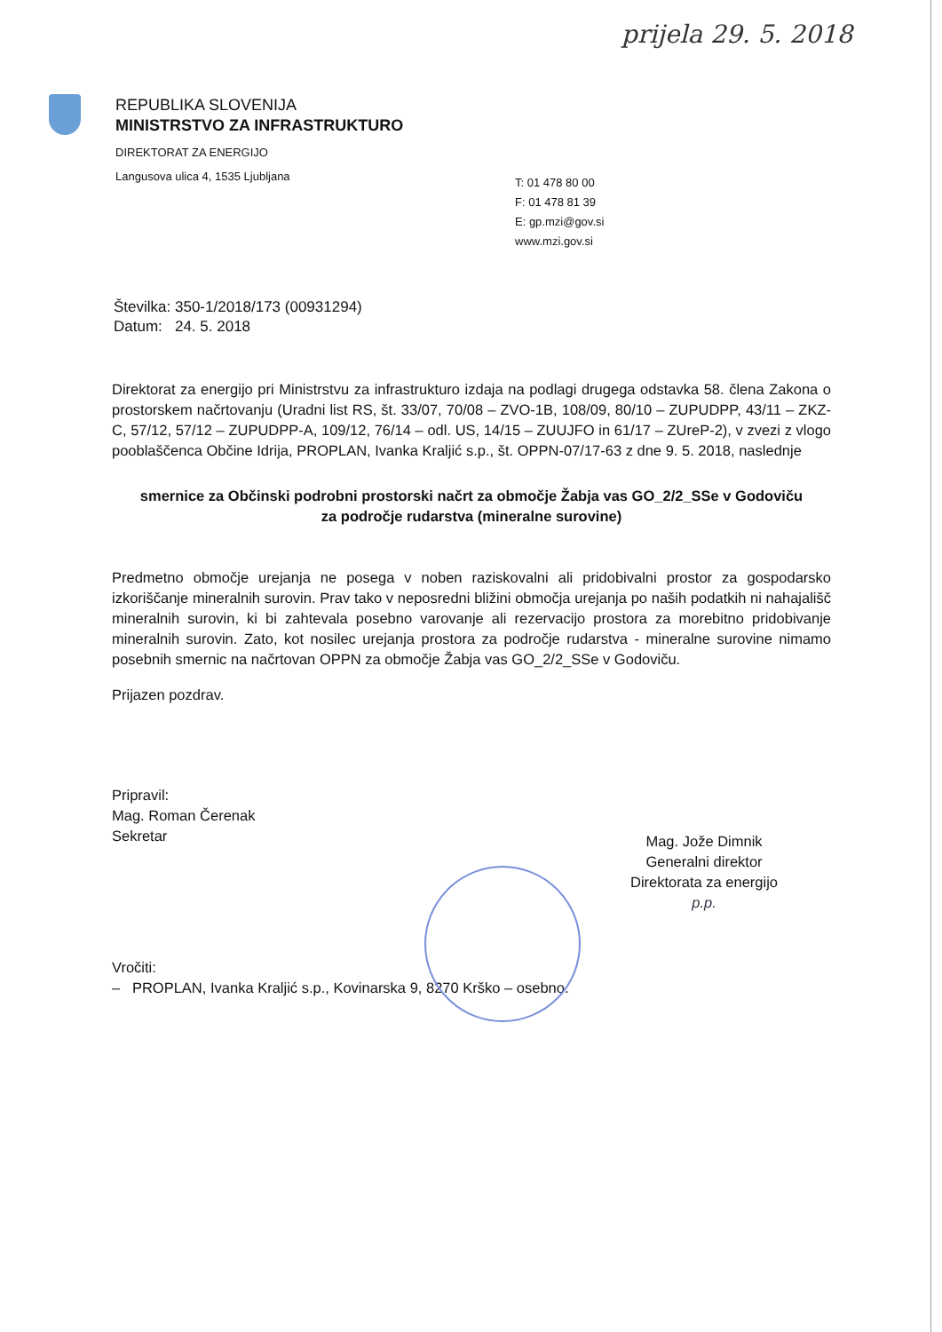prijela 29. 5. 2018
REPUBLIKA SLOVENIJA
MINISTRSTVO ZA INFRASTRUKTURO
DIREKTORAT ZA ENERGIJO
Langusova ulica 4, 1535 Ljubljana
T: 01 478 80 00
F: 01 478 81 39
E: gp.mzi@gov.si
www.mzi.gov.si
Številka: 350-1/2018/173 (00931294)
Datum: 24. 5. 2018
Direktorat za energijo pri Ministrstvu za infrastrukturo izdaja na podlagi drugega odstavka 58. člena Zakona o prostorskem načrtovanju (Uradni list RS, št. 33/07, 70/08 – ZVO-1B, 108/09, 80/10 – ZUPUDPP, 43/11 – ZKZ-C, 57/12, 57/12 – ZUPUDPP-A, 109/12, 76/14 – odl. US, 14/15 – ZUUJFO in 61/17 – ZUreP-2), v zvezi z vlogo pooblaščenca Občine Idrija, PROPLAN, Ivanka Kraljić s.p., št. OPPN-07/17-63 z dne 9. 5. 2018, naslednje
smernice za Občinski podrobni prostorski načrt za območje Žabja vas GO_2/2_SSe v Godoviču
za področje rudarstva (mineralne surovine)
Predmetno območje urejanja ne posega v noben raziskovalni ali pridobivalni prostor za gospodarsko izkoriščanje mineralnih surovin. Prav tako v neposredni bližini območja urejanja po naših podatkih ni nahajališč mineralnih surovin, ki bi zahtevala posebno varovanje ali rezervacijo prostora za morebitno pridobivanje mineralnih surovin. Zato, kot nosilec urejanja prostora za področje rudarstva - mineralne surovine nimamo posebnih smernic na načrtovan OPPN za območje Žabja vas GO_2/2_SSe v Godoviču.
Prijazen pozdrav.
Pripravil:
Mag. Roman Čerenak
Sekretar
Mag. Jože Dimnik
Generalni direktor
Direktorata za energijo
p.p.
Vročiti:
– PROPLAN, Ivanka Kraljić s.p., Kovinarska 9, 8270 Krško – osebno.